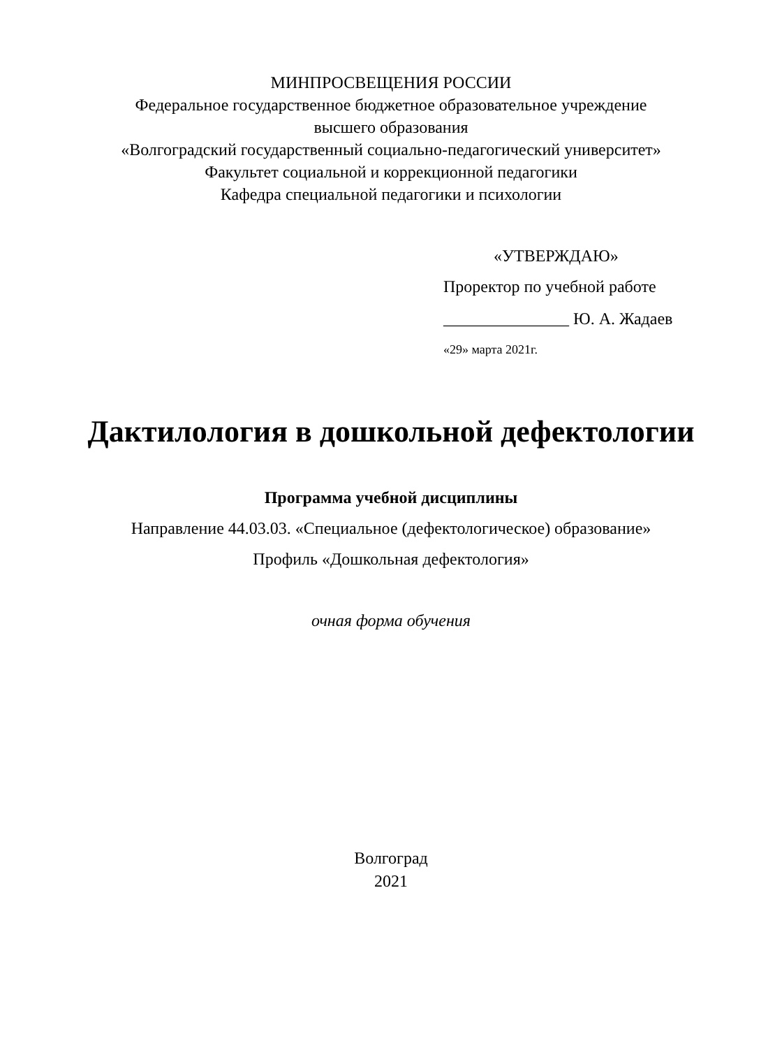МИНПРОСВЕЩЕНИЯ РОССИИ
Федеральное государственное бюджетное образовательное учреждение
высшего образования
«Волгоградский государственный социально-педагогический университет»
Факультет социальной и коррекционной педагогики
Кафедра специальной педагогики и психологии
«УТВЕРЖДАЮ»
Проректор по учебной работе
_______________ Ю. А. Жадаев
«29» марта 2021г.
Дактилология в дошкольной дефектологии
Программа учебной дисциплины
Направление 44.03.03. «Специальное (дефектологическое) образование»
Профиль «Дошкольная дефектология»
очная форма обучения
Волгоград
2021